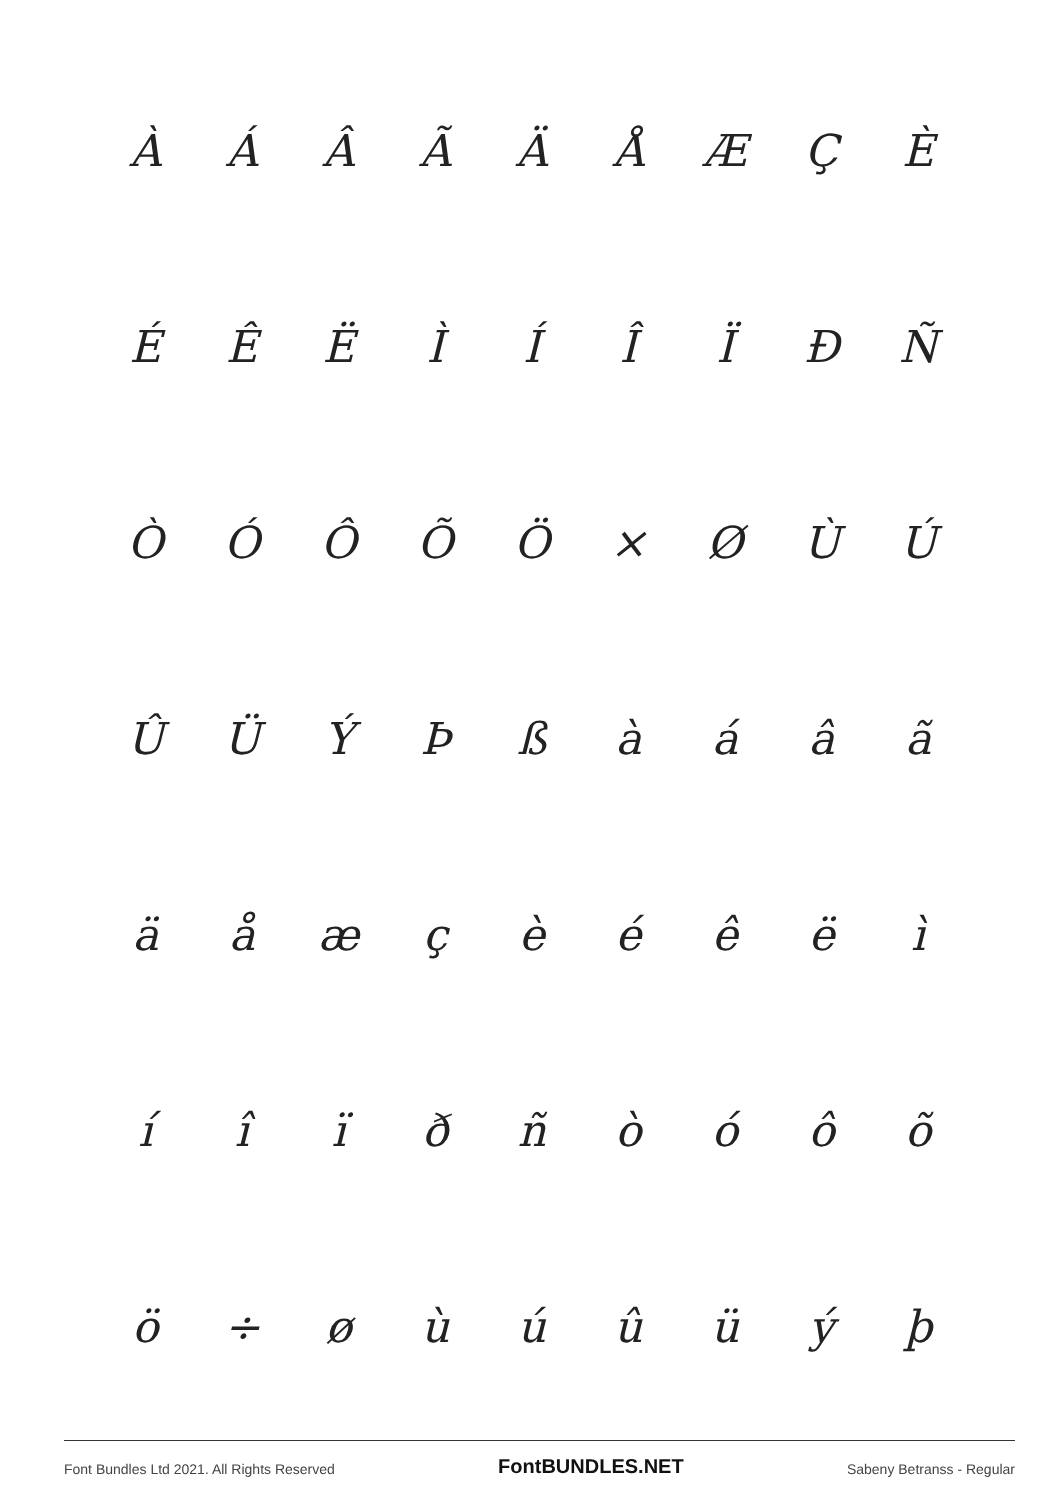À Á Â Ã Ä Å Æ Ç È
É Ê Ë Ì Í Î Ï Ð Ñ
Ò Ó Ô Õ Ö × Ø Ù Ú
Û Ü Ý Þ ß à á â ã
ä å æ ç è é ê ë ì
í î ï ð ñ ò ó ô õ
ö ÷ ø ù ú û ü ý þ
Font Bundles Ltd 2021. All Rights Reserved FontBUNDLES.NET Sabeny Betranss - Regular